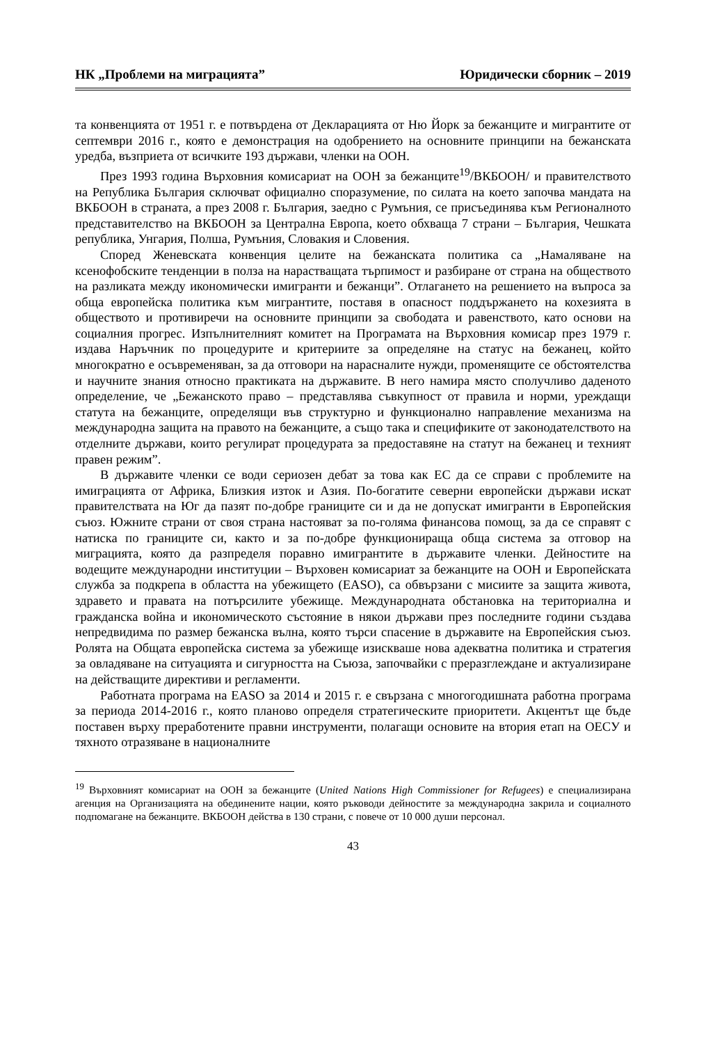НК „Проблеми на миграцията” Юридически сборник – 2019
та конвенцията от 1951 г. е потвърдена от Декларацията от Ню Йорк за бежанците и мигрантите от септември 2016 г., която е демонстрация на одобрението на основните принципи на бежанската уредба, възприета от всичките 193 държави, членки на ООН.
През 1993 година Върховния комисариат на ООН за бежанците<sup>19</sup>/ВКБООН/ и правителството на Република България сключват официално споразумение, по силата на което започва мандата на ВКБООН в страната, а през 2008 г. България, заедно с Румъния, се присъединява към Регионалното представителство на ВКБООН за Централна Европа, което обхваща 7 страни – България, Чешката република, Унгария, Полша, Румъния, Словакия и Словения.
Според Женевската конвенция целите на бежанската политика са „Намаляване на ксенофобските тенденции в полза на нарастващата търпимост и разбиране от страна на обществото на разликата между икономически имигранти и бежанци”. Отлагането на решението на въпроса за обща европейска политика към мигрантите, поставя в опасност поддържането на кохезията в обществото и противиречи на основните принципи за свободата и равенството, като основи на социалния прогрес. Изпълнителният комитет на Програмата на Върховния комисар през 1979 г. издава Наръчник по процедурите и критериите за определяне на статус на бежанец, който многократно е осъвременяван, за да отговори на нарасналите нужди, променящите се обстоятелства и научните знания относно практиката на държавите. В него намира място сполучливо даденото определение, че „Бежанското право – представлява съвкупност от правила и норми, уреждащи статута на бежанците, определящи във структурно и функционално направление механизма на международна защита на правото на бежанците, а също така и спецификите от законодателството на отделните държави, които регулират процедурата за предоставяне на статут на бежанец и техният правен режим”.
В държавите членки се води сериозен дебат за това как ЕС да се справи с проблемите на имиграцията от Африка, Близкия изток и Азия. По-богатите северни европейски държави искат правителствата на Юг да пазят по-добре границите си и да не допускат имигранти в Европейския съюз. Южните страни от своя страна настояват за по-голяма финансова помощ, за да се справят с натиска по границите си, както и за по-добре функционираща обща система за отговор на миграцията, която да разпределя поравно имигрантите в държавите членки. Дейностите на водещите международни институции – Върховен комисариат за бежанците на ООН и Европейската служба за подкрепа в областта на убежището (EASO), са обвързани с мисиите за защита живота, здравето и правата на потърсилите убежище. Международната обстановка на териториална и гражданска война и икономическото състояние в някои държави през последните години създава непредвидима по размер бежанска вълна, която търси спасение в държавите на Европейския съюз. Ролята на Общата европейска система за убежище изискваше нова адекватна политика и стратегия за овладяване на ситуацията и сигурността на Съюза, започвайки с преразглеждане и актуализиране на действащите директиви и регламенти.
Работната програма на EASO за 2014 и 2015 г. е свързана с многогодишната работна програма за периода 2014-2016 г., която планово определя стратегическите приоритети. Акцентът ще бъде поставен върху преработените правни инструменти, полагащи основите на втория етап на ОЕСУ и тяхното отразяване в националните
<sup>19</sup> Върховният комисариат на ООН за бежанците (United Nations High Commissioner for Refugees) е специализирана агенция на Организацията на обединените нации, която ръководи дейностите за международна закрила и социалното подпомагане на бежанците. ВКБООН действа в 130 страни, с повече от 10 000 души персонал.
43